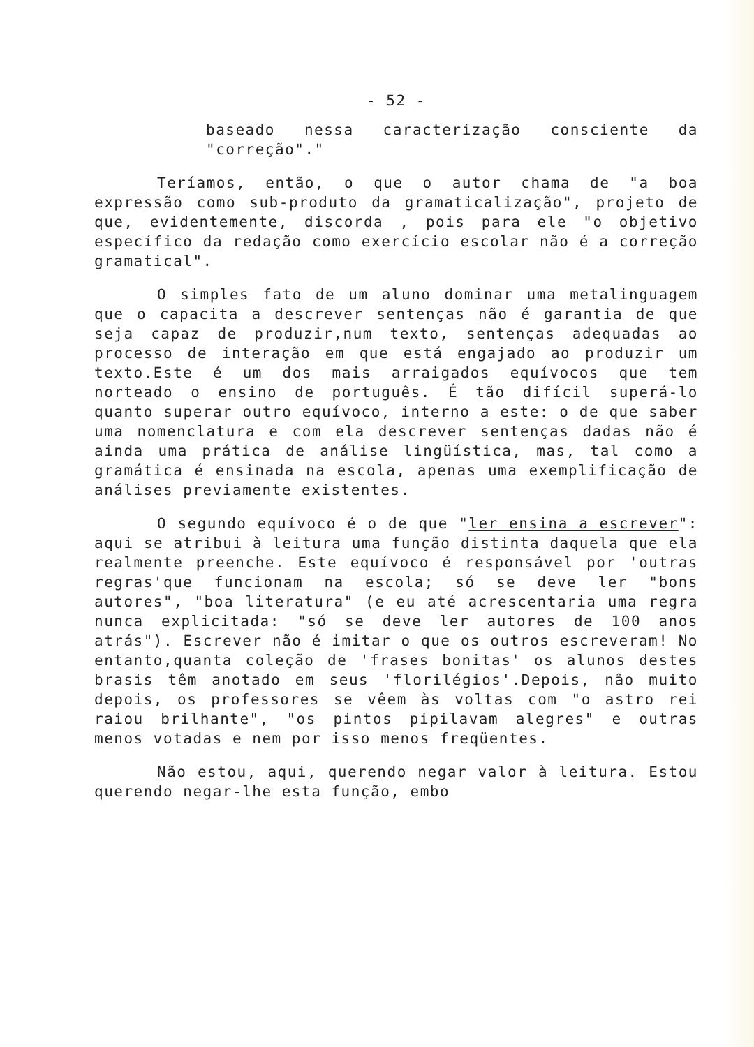- 52 -
baseado nessa caracterização consciente da "correção"."
Teríamos, então, o que o autor chama de "a boa expressão como sub-produto da gramaticalização", projeto de que, evidentemente, discorda , pois para ele "o objetivo específico da redação como exercício escolar não é a correção gramatical".
O simples fato de um aluno dominar uma metalinguagem que o capacita a descrever sentenças não é garantia de que seja capaz de produzir,num texto, sentenças adequadas ao processo de interação em que está engajado ao produzir um texto.Este é um dos mais arraigados equívocos que tem norteado o ensino de português. É tão difícil superá-lo quanto superar outro equívoco, interno a este: o de que saber uma nomenclatura e com ela descrever sentenças dadas não é ainda uma prática de análise lingüística, mas, tal como a gramática é ensinada na escola, apenas uma exemplificação de análises previamente existentes.
O segundo equívoco é o de que "ler ensina a escrever": aqui se atribui à leitura uma função distinta daquela que ela realmente preenche. Este equívoco é responsável por 'outras regras'que funcionam na escola; só se deve ler "bons autores", "boa literatura" (e eu até acrescentaria uma regra nunca explicitada: "só se deve ler autores de 100 anos atrás"). Escrever não é imitar o que os outros escreveram! No entanto,quanta coleção de 'frases bonitas' os alunos destes brasis têm anotado em seus 'florilégios'.Depois, não muito depois, os professores se vêem às voltas com "o astro rei raiou brilhante", "os pintos pipilavam alegres" e outras menos votadas e nem por isso menos freqüentes.
Não estou, aqui, querendo negar valor à leitura. Estou querendo negar-lhe esta função, embo